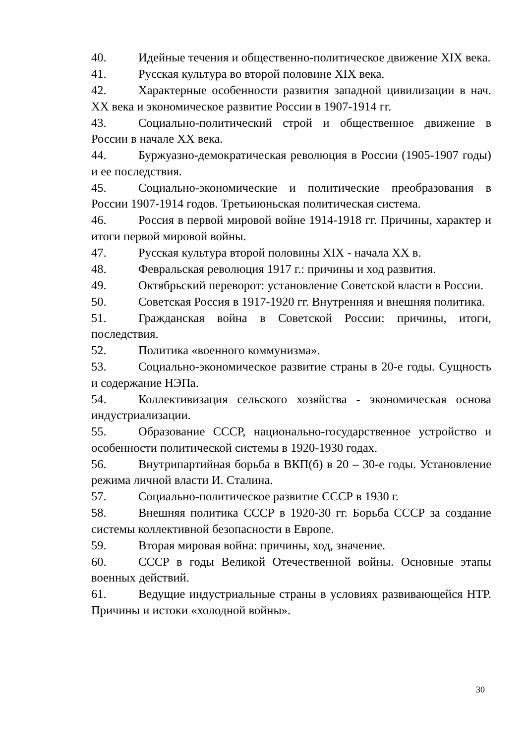40. Идейные течения и общественно-политическое движение XIX века.
41. Русская культура во второй половине XIX века.
42. Характерные особенности развития западной цивилизации в нач. XX века и экономическое развитие России в 1907-1914 гг.
43. Социально-политический строй и общественное движение в России в начале XX века.
44. Буржуазно-демократическая революция в России (1905-1907 годы) и ее последствия.
45. Социально-экономические и политические преобразования в России 1907-1914 годов. Третьиюньская политическая система.
46. Россия в первой мировой войне 1914-1918 гг. Причины, характер и итоги первой мировой войны.
47. Русская культура второй половины XIX - начала XX в.
48. Февральская революция 1917 г.: причины и ход развития.
49. Октябрьский переворот: установление Советской власти в России.
50. Советская Россия в 1917-1920 гг. Внутренняя и внешняя политика.
51. Гражданская война в Советской России: причины, итоги, последствия.
52. Политика «военного коммунизма».
53. Социально-экономическое развитие страны в 20-е годы. Сущность и содержание НЭПа.
54. Коллективизация сельского хозяйства - экономическая основа индустриализации.
55. Образование СССР, национально-государственное устройство и особенности политической системы в 1920-1930 годах.
56. Внутрипартийная борьба в ВКП(б) в 20 – 30-е годы. Установление режима личной власти И. Сталина.
57. Социально-политическое развитие СССР в 1930 г.
58. Внешняя политика СССР в 1920-30 гг. Борьба СССР за создание системы коллективной безопасности в Европе.
59. Вторая мировая война: причины, ход, значение.
60. СССР в годы Великой Отечественной войны. Основные этапы военных действий.
61. Ведущие индустриальные страны в условиях развивающейся НТР. Причины и истоки «холодной войны».
30